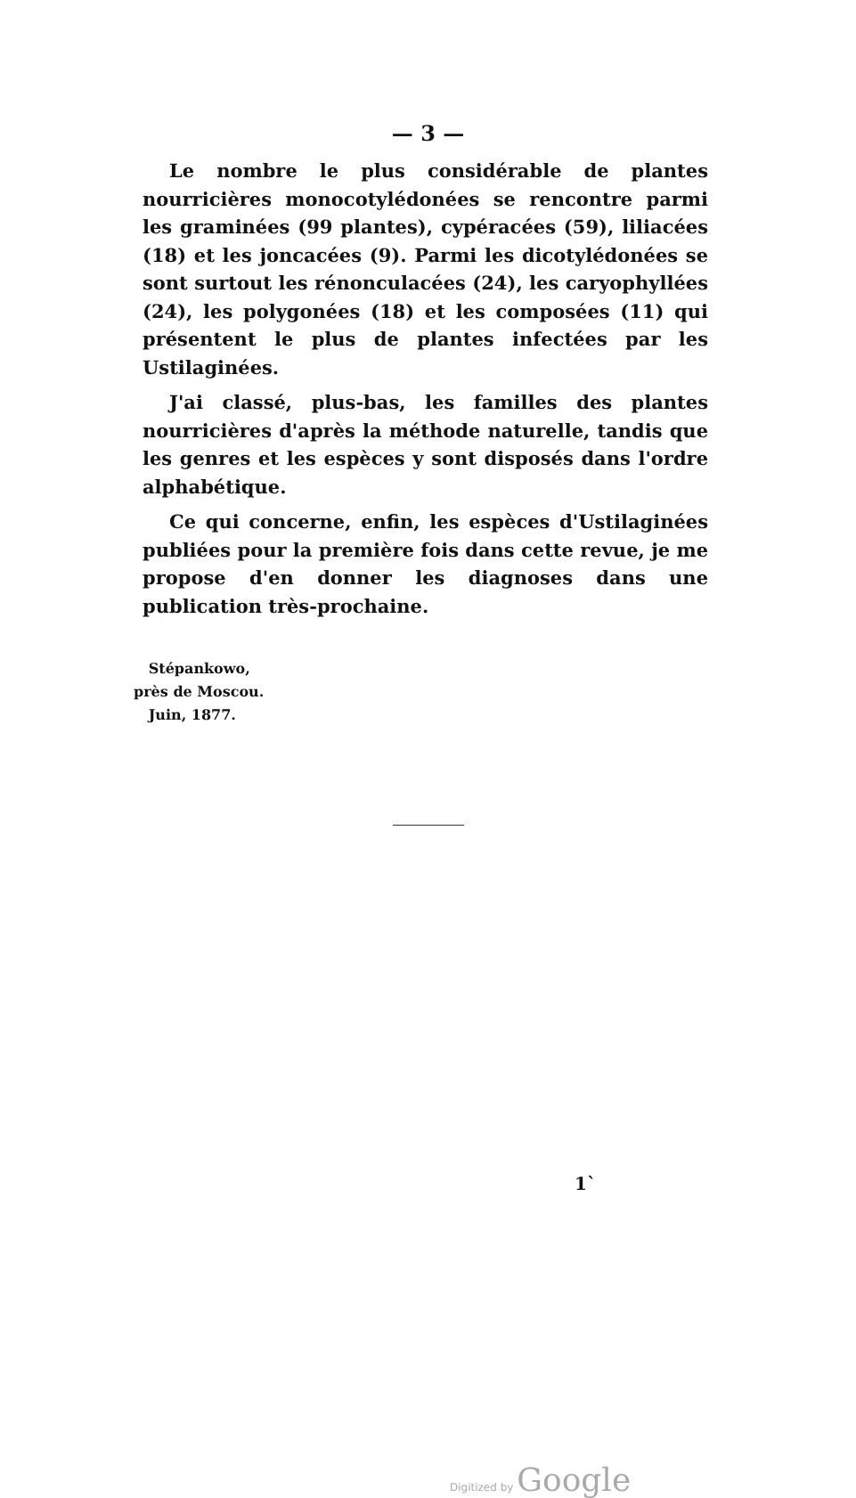— 3 —
Le nombre le plus considérable de plantes nourricières monocotylédonées se rencontre parmi les graminées (99 plantes), cypéracées (59), liliacées (18) et les joncacées (9). Parmi les dicotylédonées se sont surtout les rénonculacées (24), les caryophyllées (24), les polygonées (18) et les composées (11) qui présentent le plus de plantes infectées par les Ustilaginées.
J'ai classé, plus-bas, les familles des plantes nourricières d'après la méthode naturelle, tandis que les genres et les espèces y sont disposés dans l'ordre alphabétique.
Ce qui concerne, enfin, les espèces d'Ustilaginées publiées pour la première fois dans cette revue, je me propose d'en donner les diagnoses dans une publication très-prochaine.
Stépankowo,
près de Moscou.
Juin, 1877.
1`
Digitized by Google